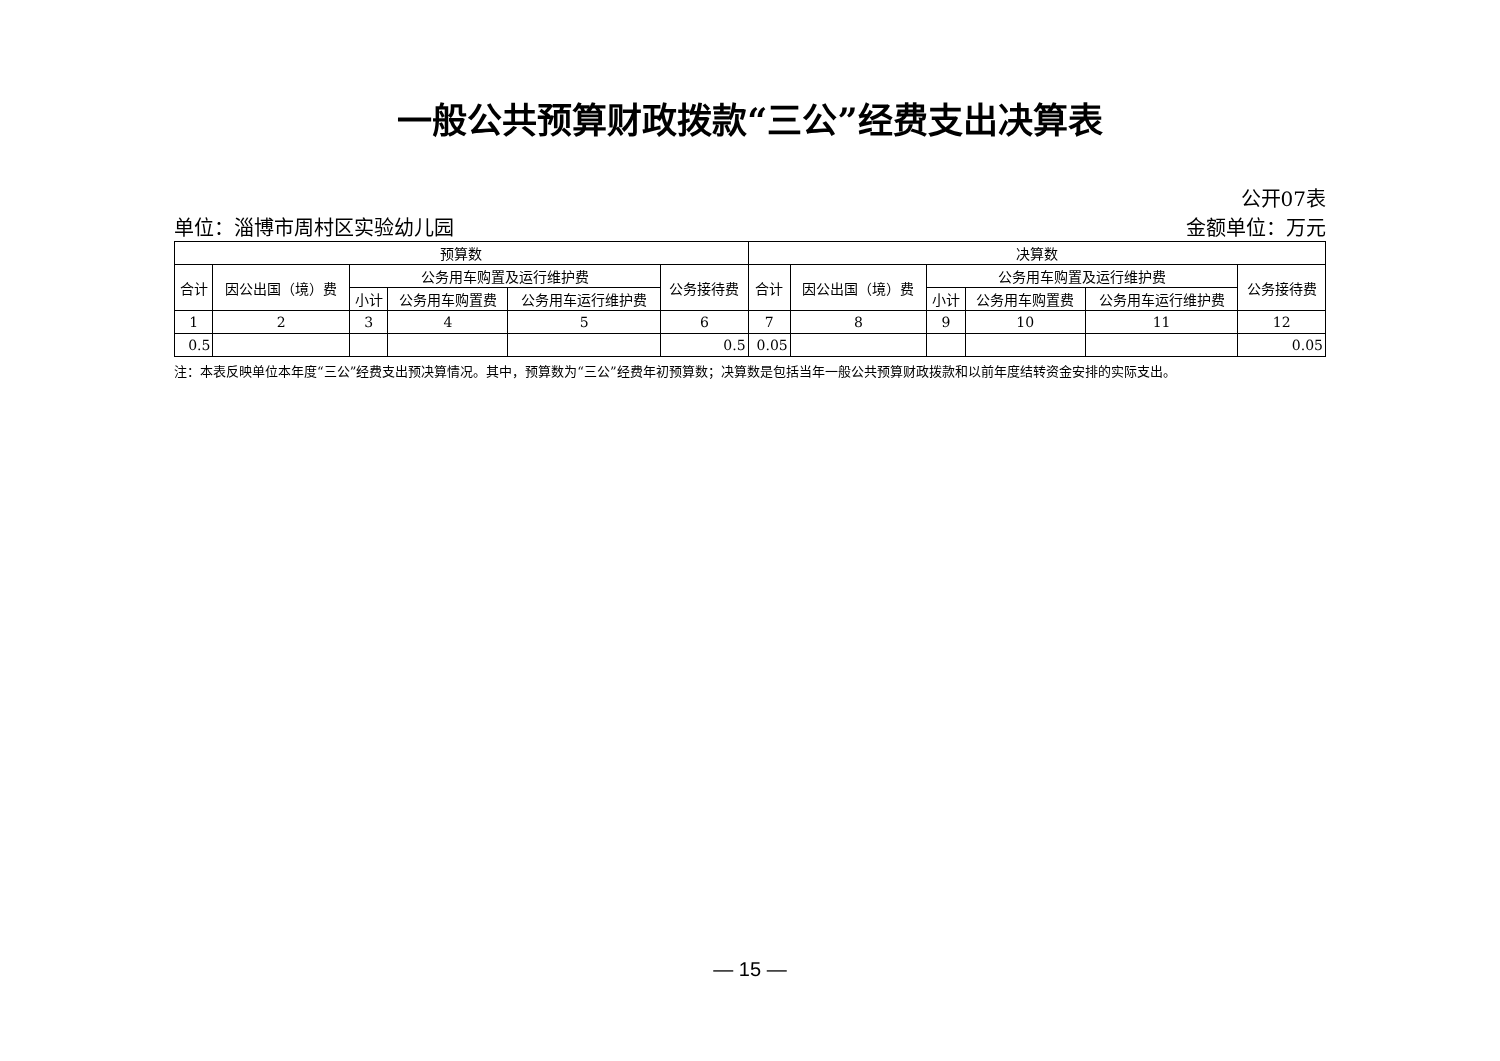一般公共预算财政拨款“三公”经费支出决算表
公开07表
单位：淄博市周村区实验幼儿园 金额单位：万元
| 预算数 | | | | | | 决算数 | | | | | |
| --- | --- | --- | --- | --- | --- | --- | --- | --- | --- | --- | --- |
| 合计 | 因公出国（境）费 | 公务用车购置及运行维护费 | | | 公务接待费 | 合计 | 因公出国（境）费 | 公务用车购置及运行维护费 | | | 公务接待费 |
| | | 小计 | 公务用车购置费 | 公务用车运行维护费 | | | | 小计 | 公务用车购置费 | 公务用车运行维护费 | |
| 1 | 2 | 3 | 4 | 5 | 6 | 7 | 8 | 9 | 10 | 11 | 12 |
| 0.5 | | | | | 0.5 | 0.05 | | | | | 0.05 |
注：本表反映单位本年度“三公”经费支出预决算情况。其中，预算数为“三公”经费年初预算数；决算数是包括当年一般公共预算财政拨款和以前年度结转资金安排的实际支出。
— 15 —